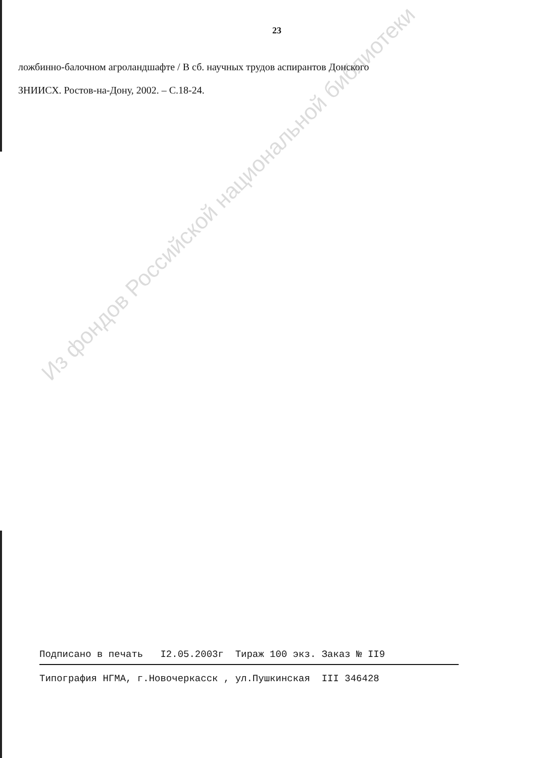23
ложбинно-балочном агроландшафте / В сб. научных трудов аспирантов Донского
ЗНИИСХ. Ростов-на-Дону, 2002. – С.18-24.
Из фондов Российской национальной библиотеки
Подписано в печать I2.05.2003г Тираж 100 экз. Заказ № II9
Типография НГМА, г.Новочеркасск , ул.Пушкинская III 346428